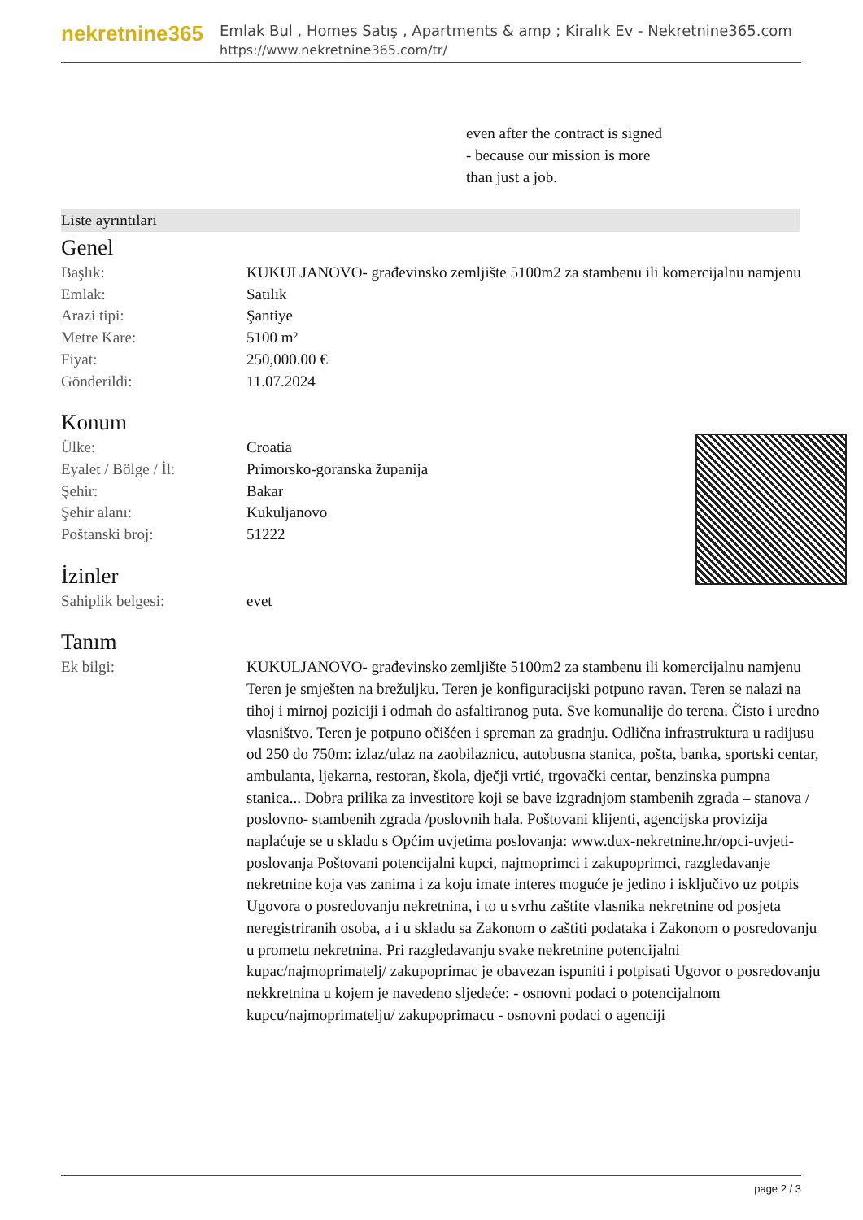nekretnine365
Emlak Bul , Homes Satış , Apartments & amp ; Kiralık Ev - Nekretnine365.com
https://www.nekretnine365.com/tr/
even after the contract is signed
- because our mission is more
than just a job.
Liste ayrıntıları
Genel
| Başlık: | KUKULJANOVO- građevinsko zemljište 5100m2 za stambenu ili komercijalnu namjenu |
| Emlak: | Satılık |
| Arazi tipi: | Şantiye |
| Metre Kare: | 5100 m² |
| Fiyat: | 250,000.00 € |
| Gönderildi: | 11.07.2024 |
Konum
| Ülke: | Croatia |
| Eyalet / Bölge / İl: | Primorsko-goranska županija |
| Şehir: | Bakar |
| Şehir alanı: | Kukuljanovo |
| Poštanski broj: | 51222 |
İzinler
| Sahiplik belgesi: | evet |
Tanım
| Ek bilgi: | KUKULJANOVO- građevinsko zemljište 5100m2 za stambenu ili komercijalnu namjenu Teren je smješten na brežuljku. Teren je konfiguracijski potpuno ravan. Teren se nalazi na tihoj i mirnoj poziciji i odmah do asfaltiranog puta. Sve komunalije do terena. Čisto i uredno vlasništvo. Teren je potpuno očišćen i spreman za gradnju. Odlična infrastruktura u radijusu od 250 do 750m: izlaz/ulaz na zaobilaznicu, autobusna stanica, pošta, banka, sportski centar, ambulanta, ljekarna, restoran, škola, dječji vrtić, trgovački centar, benzinska pumpna stanica... Dobra prilika za investitore koji se bave izgradnjom stambenih zgrada – stanova / poslovno- stambenih zgrada /poslovnih hala. Poštovani klijenti, agencijska provizija naplaćuje se u skladu s Općim uvjetima poslovanja: www.dux-nekretnine.hr/opci-uvjeti-poslovanja Poštovani potencijalni kupci, najmoprimci i zakupoprimci, razgledavanje nekretnine koja vas zanima i za koju imate interes moguće je jedino i isključivo uz potpis Ugovora o posredovanju nekretnina, i to u svrhu zaštite vlasnika nekretnine od posjeta neregistriranih osoba, a i u skladu sa Zakonom o zaštiti podataka i Zakonom o posredovanju u prometu nekretnina. Pri razgledavanju svake nekretnine potencijalni kupac/najmoprimatelj/ zakupoprimac je obavezan ispuniti i potpisati Ugovor o posredovanju nekkretnina u kojem je navedeno sljedeće: - osnovni podaci o potencijalnom kupcu/najmoprimatelju/ zakupoprimacu - osnovni podaci o agenciji |
page 2 / 3